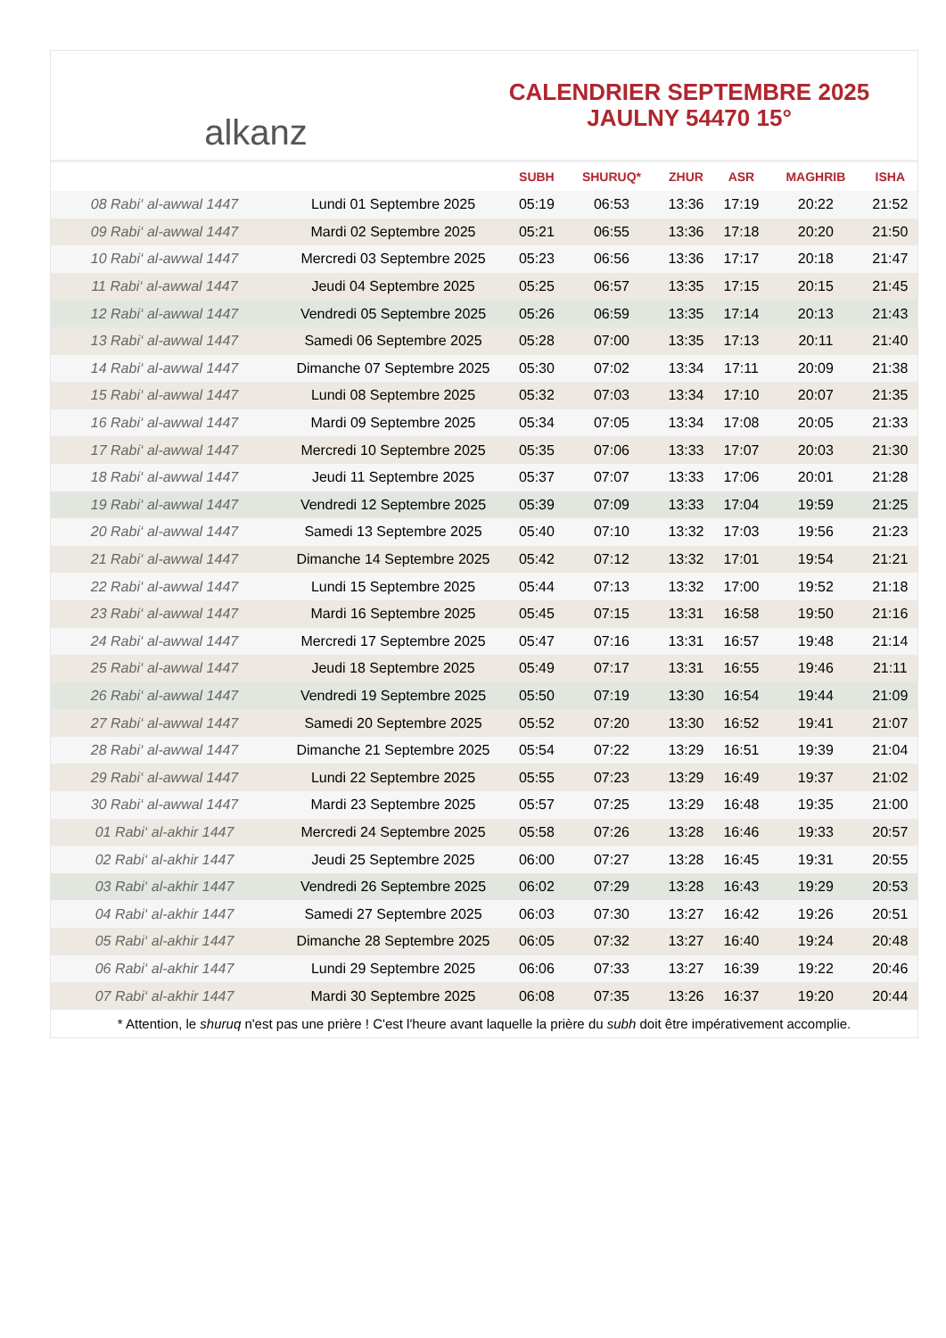alkanz
CALENDRIER SEPTEMBRE 2025
JAULNY 54470 15°
| | | SUBH | SHURUQ* | ZHUR | ASR | MAGHRIB | ISHA |
| --- | --- | --- | --- | --- | --- | --- | --- |
| 08 Rabi‘ al-awwal 1447 | Lundi 01 Septembre 2025 | 05:19 | 06:53 | 13:36 | 17:19 | 20:22 | 21:52 |
| 09 Rabi‘ al-awwal 1447 | Mardi 02 Septembre 2025 | 05:21 | 06:55 | 13:36 | 17:18 | 20:20 | 21:50 |
| 10 Rabi‘ al-awwal 1447 | Mercredi 03 Septembre 2025 | 05:23 | 06:56 | 13:36 | 17:17 | 20:18 | 21:47 |
| 11 Rabi‘ al-awwal 1447 | Jeudi 04 Septembre 2025 | 05:25 | 06:57 | 13:35 | 17:15 | 20:15 | 21:45 |
| 12 Rabi‘ al-awwal 1447 | Vendredi 05 Septembre 2025 | 05:26 | 06:59 | 13:35 | 17:14 | 20:13 | 21:43 |
| 13 Rabi‘ al-awwal 1447 | Samedi 06 Septembre 2025 | 05:28 | 07:00 | 13:35 | 17:13 | 20:11 | 21:40 |
| 14 Rabi‘ al-awwal 1447 | Dimanche 07 Septembre 2025 | 05:30 | 07:02 | 13:34 | 17:11 | 20:09 | 21:38 |
| 15 Rabi‘ al-awwal 1447 | Lundi 08 Septembre 2025 | 05:32 | 07:03 | 13:34 | 17:10 | 20:07 | 21:35 |
| 16 Rabi‘ al-awwal 1447 | Mardi 09 Septembre 2025 | 05:34 | 07:05 | 13:34 | 17:08 | 20:05 | 21:33 |
| 17 Rabi‘ al-awwal 1447 | Mercredi 10 Septembre 2025 | 05:35 | 07:06 | 13:33 | 17:07 | 20:03 | 21:30 |
| 18 Rabi‘ al-awwal 1447 | Jeudi 11 Septembre 2025 | 05:37 | 07:07 | 13:33 | 17:06 | 20:01 | 21:28 |
| 19 Rabi‘ al-awwal 1447 | Vendredi 12 Septembre 2025 | 05:39 | 07:09 | 13:33 | 17:04 | 19:59 | 21:25 |
| 20 Rabi‘ al-awwal 1447 | Samedi 13 Septembre 2025 | 05:40 | 07:10 | 13:32 | 17:03 | 19:56 | 21:23 |
| 21 Rabi‘ al-awwal 1447 | Dimanche 14 Septembre 2025 | 05:42 | 07:12 | 13:32 | 17:01 | 19:54 | 21:21 |
| 22 Rabi‘ al-awwal 1447 | Lundi 15 Septembre 2025 | 05:44 | 07:13 | 13:32 | 17:00 | 19:52 | 21:18 |
| 23 Rabi‘ al-awwal 1447 | Mardi 16 Septembre 2025 | 05:45 | 07:15 | 13:31 | 16:58 | 19:50 | 21:16 |
| 24 Rabi‘ al-awwal 1447 | Mercredi 17 Septembre 2025 | 05:47 | 07:16 | 13:31 | 16:57 | 19:48 | 21:14 |
| 25 Rabi‘ al-awwal 1447 | Jeudi 18 Septembre 2025 | 05:49 | 07:17 | 13:31 | 16:55 | 19:46 | 21:11 |
| 26 Rabi‘ al-awwal 1447 | Vendredi 19 Septembre 2025 | 05:50 | 07:19 | 13:30 | 16:54 | 19:44 | 21:09 |
| 27 Rabi‘ al-awwal 1447 | Samedi 20 Septembre 2025 | 05:52 | 07:20 | 13:30 | 16:52 | 19:41 | 21:07 |
| 28 Rabi‘ al-awwal 1447 | Dimanche 21 Septembre 2025 | 05:54 | 07:22 | 13:29 | 16:51 | 19:39 | 21:04 |
| 29 Rabi‘ al-awwal 1447 | Lundi 22 Septembre 2025 | 05:55 | 07:23 | 13:29 | 16:49 | 19:37 | 21:02 |
| 30 Rabi‘ al-awwal 1447 | Mardi 23 Septembre 2025 | 05:57 | 07:25 | 13:29 | 16:48 | 19:35 | 21:00 |
| 01 Rabi‘ al-akhir 1447 | Mercredi 24 Septembre 2025 | 05:58 | 07:26 | 13:28 | 16:46 | 19:33 | 20:57 |
| 02 Rabi‘ al-akhir 1447 | Jeudi 25 Septembre 2025 | 06:00 | 07:27 | 13:28 | 16:45 | 19:31 | 20:55 |
| 03 Rabi‘ al-akhir 1447 | Vendredi 26 Septembre 2025 | 06:02 | 07:29 | 13:28 | 16:43 | 19:29 | 20:53 |
| 04 Rabi‘ al-akhir 1447 | Samedi 27 Septembre 2025 | 06:03 | 07:30 | 13:27 | 16:42 | 19:26 | 20:51 |
| 05 Rabi‘ al-akhir 1447 | Dimanche 28 Septembre 2025 | 06:05 | 07:32 | 13:27 | 16:40 | 19:24 | 20:48 |
| 06 Rabi‘ al-akhir 1447 | Lundi 29 Septembre 2025 | 06:06 | 07:33 | 13:27 | 16:39 | 19:22 | 20:46 |
| 07 Rabi‘ al-akhir 1447 | Mardi 30 Septembre 2025 | 06:08 | 07:35 | 13:26 | 16:37 | 19:20 | 20:44 |
* Attention, le shuruq n'est pas une prière ! C'est l'heure avant laquelle la prière du subh doit être impérativement accomplie.